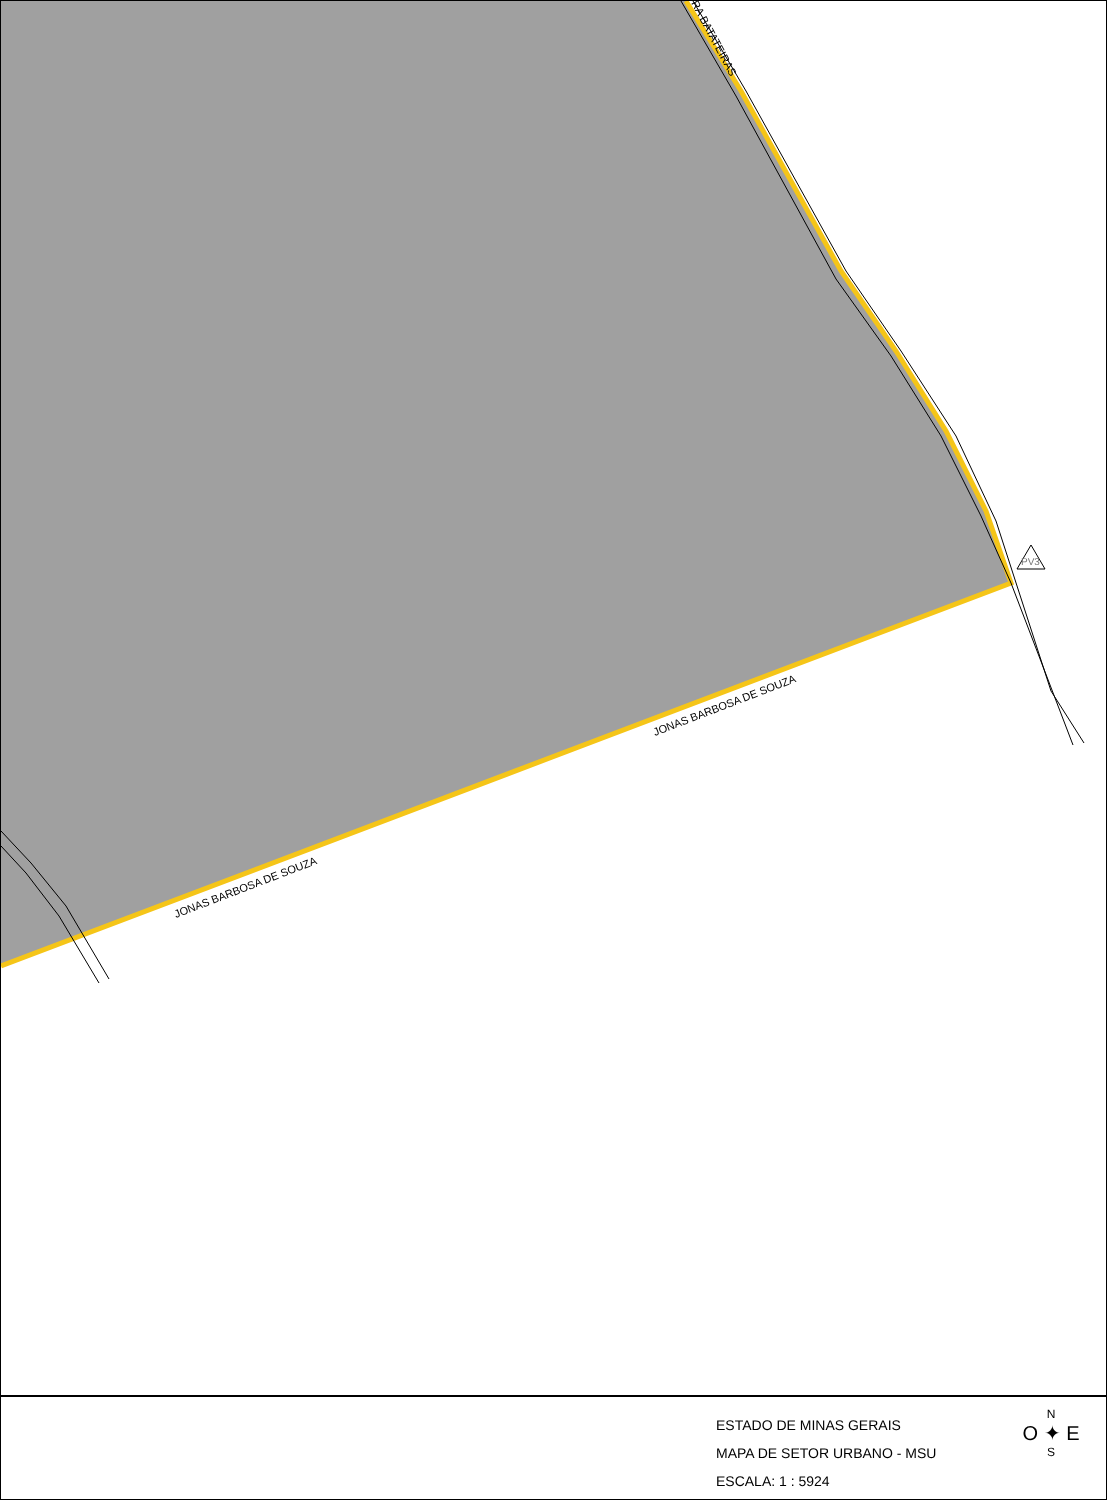PV3
JONAS BARBOSA DE SOUZA
JONAS BARBOSA DE SOUZA
RA BATATEIRAS
ESTADO DE MINAS GERAIS
MAPA DE SETOR URBANO - MSU
ESCALA: 1 : 5924
N
O ✦ E
S